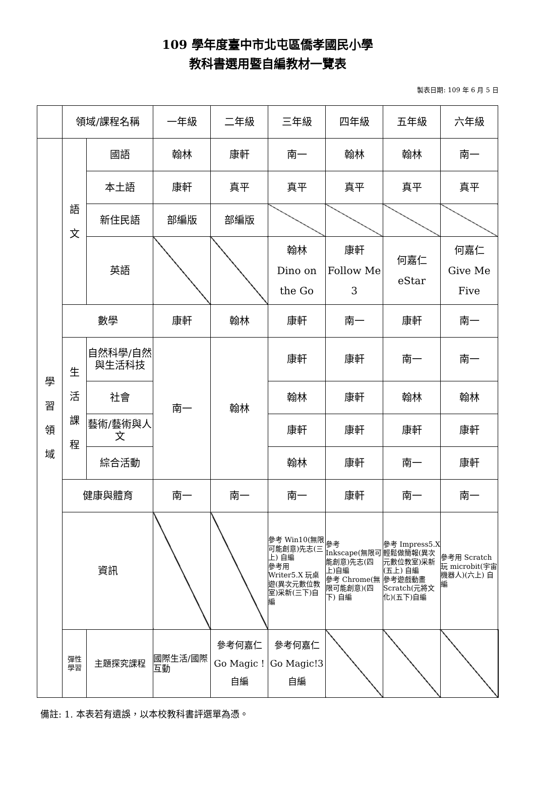109 學年度臺中市北屯區僑孝國民小學
教科書選用暨自編教材一覽表
製表日期: 109 年 6 月 5 日
| | 領域/課程名稱 | | 一年級 | 二年級 | 三年級 | 四年級 | 五年級 | 六年級 | |
| 學 習 領 域 | 語 文 | 國語 | 翰林 | 康軒 | 南一 | 翰林 | 翰林 | 南一 | |
| | | 本土語 | 康軒 | 真平 | 真平 | 真平 | 真平 | 真平 | |
| | | 新住民語 | 部編版 | 部編版 | | | | | |
| | | 英語 | | | 翰林 Dino on the Go | 康軒 Follow Me 3 | 何嘉仁 eStar | 何嘉仁 Give Me Five | |
| | 數學 | | 康軒 | 翰林 | 康軒 | 南一 | 康軒 | 南一 | |
| | 生 活 課 程 | 自然科學/自然與生活科技 | 南一 | 翰林 | 康軒 | 康軒 | 南一 | 南一 | |
| | | 社會 | | | 翰林 | 康軒 | 翰林 | 翰林 | |
| | | 藝術/藝術與人文 | | | 康軒 | 康軒 | 康軒 | 康軒 | |
| | | 綜合活動 | | | 翰林 | 康軒 | 南一 | 康軒 | |
| | 健康與體育 | | 南一 | 南一 | 南一 | 康軒 | 南一 | 南一 | |
| | 資訊 | | | | 參考 Win10(無限可能創意)先志(三上) 自編 參考用 Writer5.X 玩桌遊(異次元數位教室)采新(三下)自編 | 參考 Inkscape(無限可能創意)先志(四上)自編 參考 Chrome(無限可能創意)(四下) 自編 | 參考 Impress5.X 輕鬆做簡報(異次元數位教室)采新(五上) 自編 參考遊戲動畫 Scratch(元將文化)(五下)自編 | 參考用 Scratch 玩 microbit(宇宙機器人)(六上) 自編 | |
| | 彈性 學習 | 主題探究課程 | 國際生活/國際互動 | 參考何嘉仁 Go Magic ! 自編 | 參考何嘉仁 Go Magic!3 自編 | | | | |
備註: 1. 本表若有遺誤，以本校教科書評選單為憑。